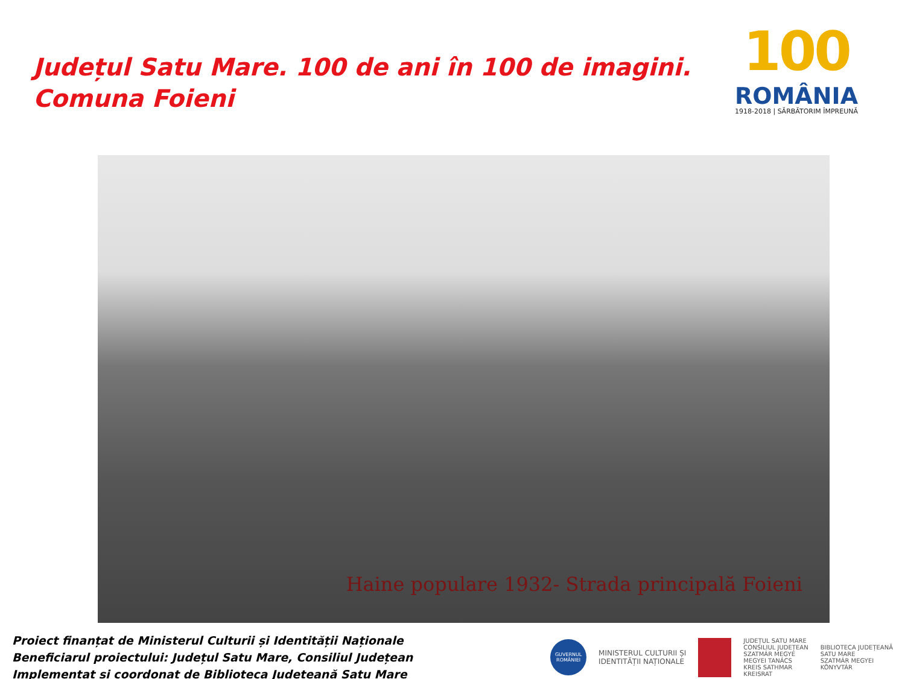Județul Satu Mare. 100 de ani în 100 de imagini.
Comuna Foieni
100
ROMÂNIA
1918-2018 | SĂRBĂTORIM ÎMPREUNĂ
Haine populare 1932- Strada principală Foieni
Proiect finanțat de Ministerul Culturii și Identității Naționale
Beneficiarul proiectului: Județul Satu Mare, Consiliul Județean
Implementat și coordonat de Biblioteca Județeană Satu Mare
GUVERNUL ROMÂNIEI
MINISTERUL CULTURII ȘI
IDENTITĂȚII NAȚIONALE
JUDEȚUL SATU MARE
CONSILIUL JUDEȚEAN
SZATMÁR MEGYE
MEGYEI TANÁCS
KREIS SATHMAR
KREISRAT
BIBLIOTECA JUDEȚEANĂ
SATU MARE
SZATMÁR MEGYEI
KÖNYVTÁR